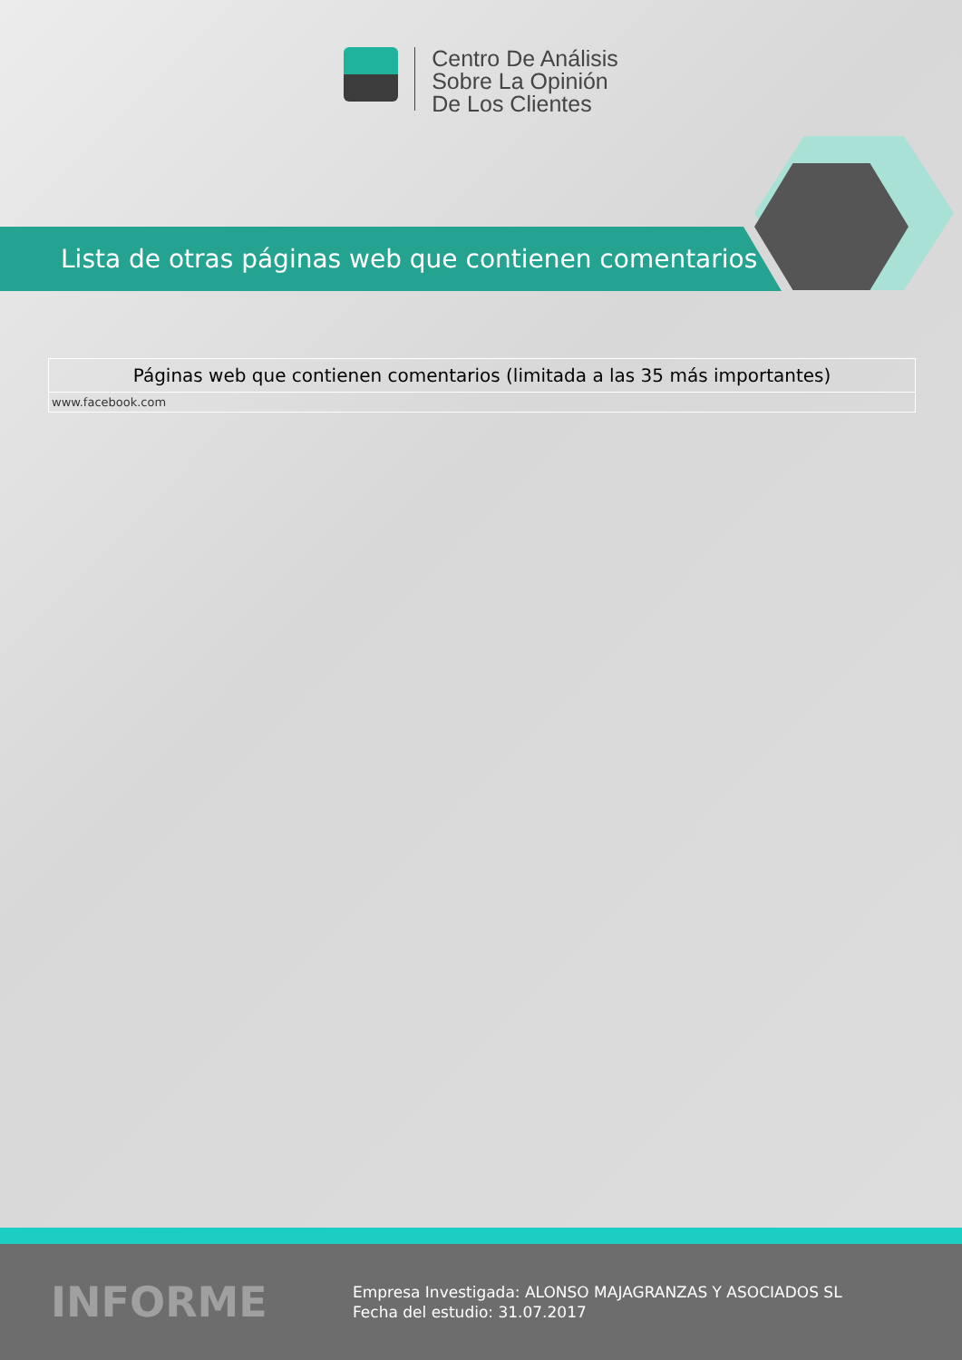Centro De Análisis
Sobre La Opinión
De Los Clientes
Lista de otras páginas web que contienen comentarios
| Páginas web que contienen comentarios (limitada a las 35 más importantes) |
| --- |
| www.facebook.com |
INFORME
Empresa Investigada: ALONSO MAJAGRANZAS Y ASOCIADOS SL
Fecha del estudio: 31.07.2017